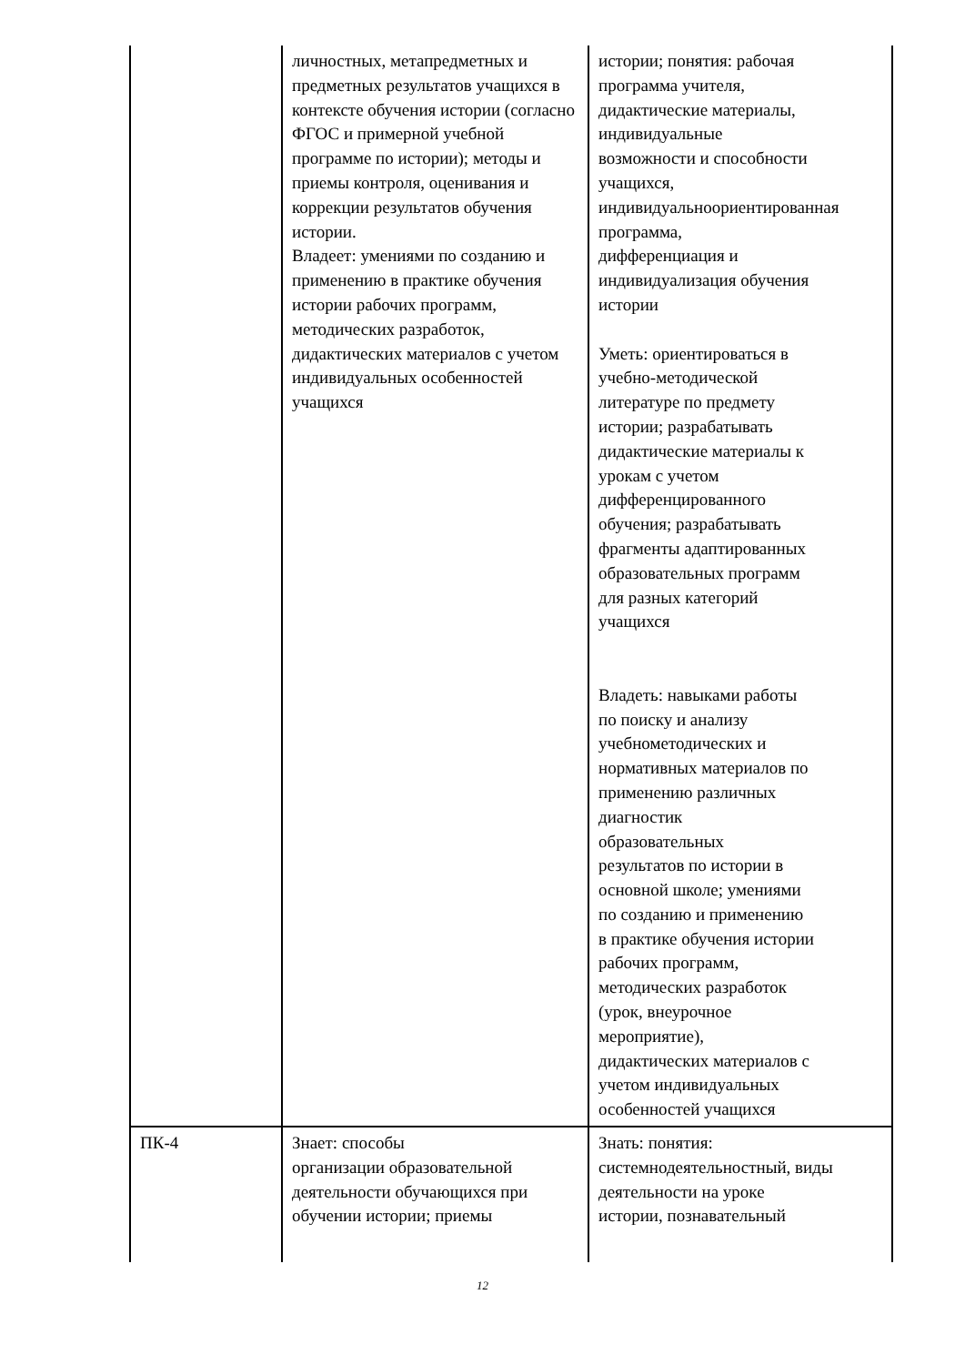| | личностных, метапредметных и предметных результатов учащихся в контексте обучения истории (согласно ФГОС и примерной учебной программе по истории); методы и приемы контроля, оценивания и коррекции результатов обучения истории. Владеет: умениями по созданию и применению в практике обучения истории рабочих программ, методических разработок, дидактических материалов с учетом индивидуальных особенностей учащихся | истории; понятия: рабочая программа учителя, дидактические материалы, индивидуальные возможности и способности учащихся, индивидуальноориентированная программа, дифференциация и индивидуализация обучения истории Уметь: ориентироваться в учебно-методической литературе по предмету истории; разрабатывать дидактические материалы к урокам с учетом дифференцированного обучения; разрабатывать фрагменты адаптированных образовательных программ для разных категорий учащихся Владеть: навыками работы по поиску и анализу учебнометодических и нормативных материалов по применению различных диагностик образовательных результатов по истории в основной школе; умениями по созданию и применению в практике обучения истории рабочих программ, методических разработок (урок, внеурочное мероприятие), дидактических материалов с учетом индивидуальных особенностей учащихся |
| ПК-4 | Знает: способы организации образовательной деятельности обучающихся при обучении истории; приемы | Знать: понятия: системнодеятельностный, виды деятельности на уроке истории, познавательный |
12